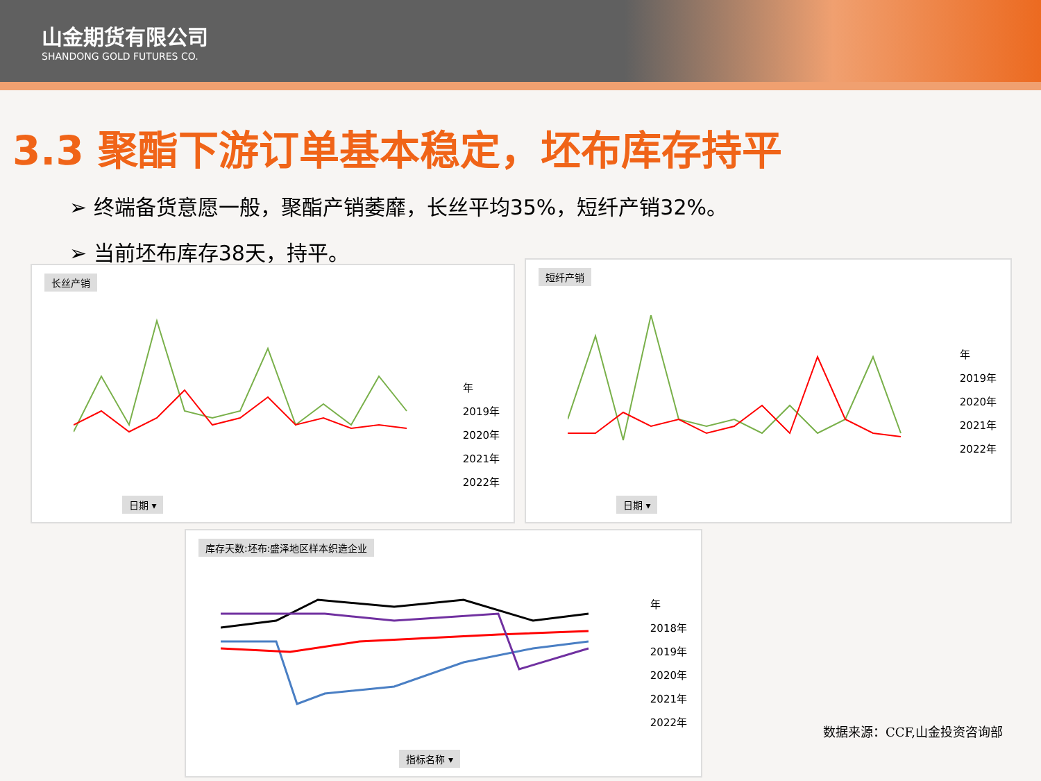山金期货有限公司
SHANDONG GOLD FUTURES CO.
3.3 聚酯下游订单基本稳定，坯布库存持平
➢ 终端备货意愿一般，聚酯产销萎靡，长丝平均35%，短纤产销32%。
➢ 当前坯布库存38天，持平。
长丝产销
年
2019年
2020年
2021年
2022年
日期 ▾
短纤产销
年
2019年
2020年
2021年
2022年
日期 ▾
库存天数:坯布:盛泽地区样本织造企业
年
2018年
2019年
2020年
2021年
2022年
指标名称 ▾
数据来源：CCF,山金投资咨询部